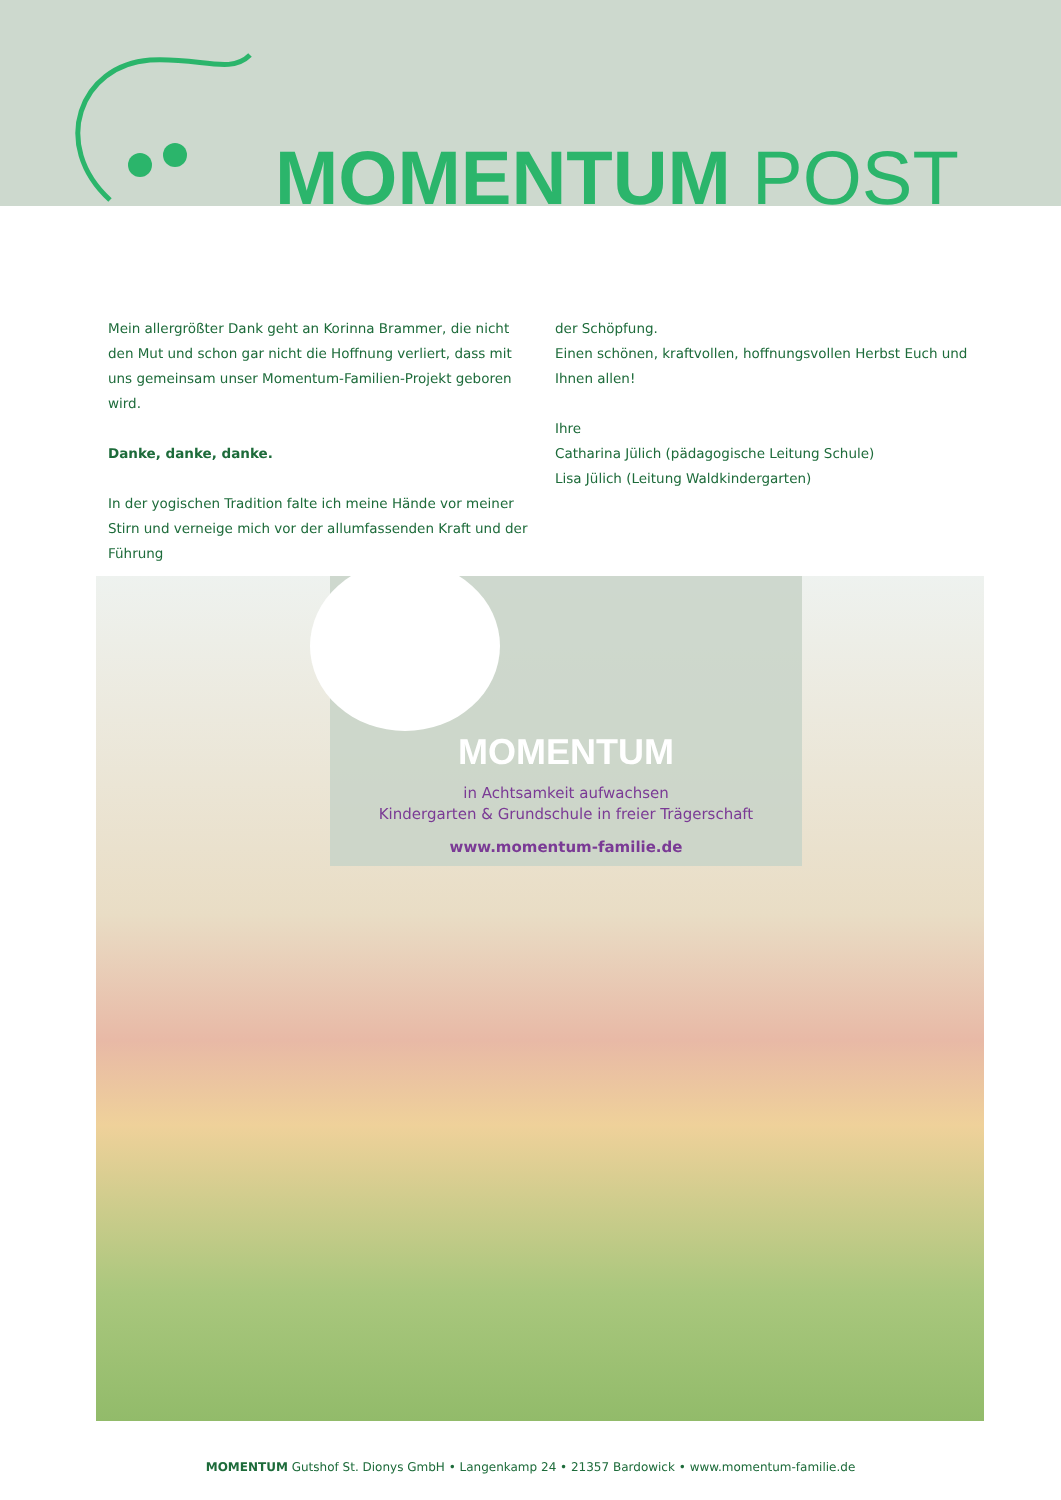MOMENTUM POST
Mein allergrößter Dank geht an Korinna Brammer, die nicht den Mut und schon gar nicht die Hoffnung verliert, dass mit uns gemeinsam unser Momentum-Familien-Projekt geboren wird.
Danke, danke, danke.
In der yogischen Tradition falte ich meine Hände vor meiner Stirn und verneige mich vor der allumfassenden Kraft und der Führung
der Schöpfung.
Einen schönen, kraftvollen, hoffnungsvollen Herbst Euch und Ihnen allen!
Ihre
Catharina Jülich (pädagogische Leitung Schule)
Lisa Jülich (Leitung Waldkindergarten)
MOMENTUM
in Achtsamkeit aufwachsen
Kindergarten & Grundschule in freier Trägerschaft
www.momentum-familie.de
MOMENTUM Gutshof St. Dionys GmbH • Langenkamp 24 • 21357 Bardowick • www.momentum-familie.de